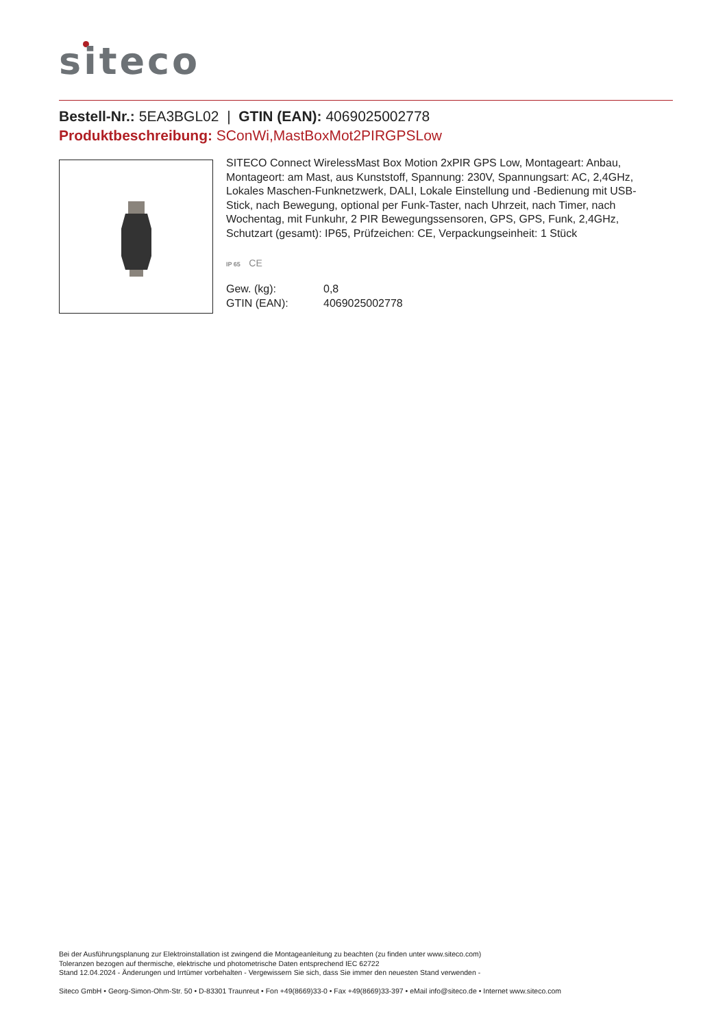siteco
Bestell-Nr.: 5EA3BGL02 | GTIN (EAN): 4069025002778
Produktbeschreibung: SConWi,MastBoxMot2PIRGPSLow
SITECO Connect WirelessMast Box Motion 2xPIR GPS Low, Montageart: Anbau, Montageort: am Mast, aus Kunststoff, Spannung: 230V, Spannungsart: AC, 2,4GHz, Lokales Maschen-Funknetzwerk, DALI, Lokale Einstellung und -Bedienung mit USB-Stick, nach Bewegung, optional per Funk-Taster, nach Uhrzeit, nach Timer, nach Wochentag, mit Funkuhr, 2 PIR Bewegungssensoren, GPS, GPS, Funk, 2,4GHz, Schutzart (gesamt): IP65, Prüfzeichen: CE, Verpackungseinheit: 1 Stück
IP 65 CE
| Gew. (kg): | 0,8 |
| GTIN (EAN): | 4069025002778 |
Bei der Ausführungsplanung zur Elektroinstallation ist zwingend die Montageanleitung zu beachten (zu finden unter www.siteco.com)
Toleranzen bezogen auf thermische, elektrische und photometrische Daten entsprechend IEC 62722
Stand 12.04.2024 - Änderungen und Irrtümer vorbehalten - Vergewissern Sie sich, dass Sie immer den neuesten Stand verwenden -
Siteco GmbH • Georg-Simon-Ohm-Str. 50 • D-83301 Traunreut • Fon +49(8669)33-0 • Fax +49(8669)33-397 • eMail info@siteco.de • Internet www.siteco.com